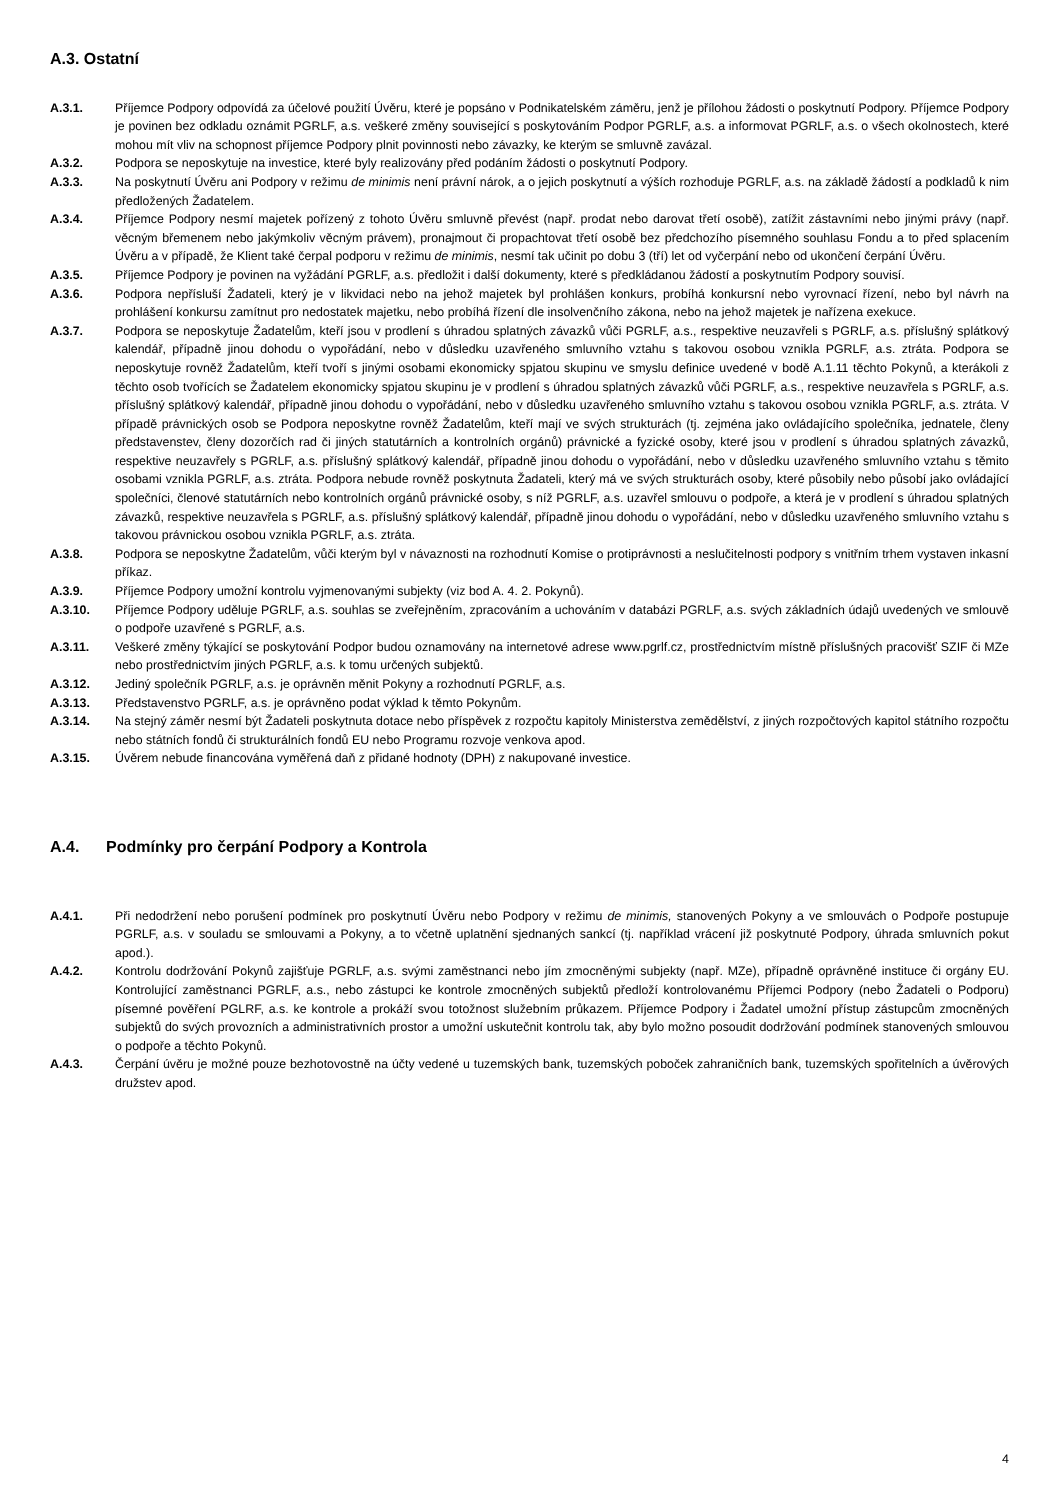A.3. Ostatní
A.3.1. Příjemce Podpory odpovídá za účelové použití Úvěru, které je popsáno v Podnikatelském záměru, jenž je přílohou žádosti o poskytnutí Podpory. Příjemce Podpory je povinen bez odkladu oznámit PGRLF, a.s. veškeré změny související s poskytováním Podpor PGRLF, a.s. a informovat PGRLF, a.s. o všech okolnostech, které mohou mít vliv na schopnost příjemce Podpory plnit povinnosti nebo závazky, ke kterým se smluvně zavázal.
A.3.2. Podpora se neposkytuje na investice, které byly realizovány před podáním žádosti o poskytnutí Podpory.
A.3.3. Na poskytnutí Úvěru ani Podpory v režimu de minimis není právní nárok, a o jejich poskytnutí a výších rozhoduje PGRLF, a.s. na základě žádostí a podkladů k nim předložených Žadatelem.
A.3.4. Příjemce Podpory nesmí majetek pořízený z tohoto Úvěru smluvně převést (např. prodat nebo darovat třetí osobě), zatížit zástavními nebo jinými právy (např. věcným břemenem nebo jakýmkoliv věcným právem), pronajmout či propachtovat třetí osobě bez předchozího písemného souhlasu Fondu a to před splacením Úvěru a v případě, že Klient také čerpal podporu v režimu de minimis, nesmí tak učinit po dobu 3 (tří) let od vyčerpání nebo od ukončení čerpání Úvěru.
A.3.5. Příjemce Podpory je povinen na vyžádání PGRLF, a.s. předložit i další dokumenty, které s předkládanou žádostí a poskytnutím Podpory souvisí.
A.3.6. Podpora nepřísluší Žadateli, který je v likvidaci nebo na jehož majetek byl prohlášen konkurs, probíhá konkursní nebo vyrovnací řízení, nebo byl návrh na prohlášení konkursu zamítnut pro nedostatek majetku, nebo probíhá řízení dle insolvenčního zákona, nebo na jehož majetek je nařízena exekuce.
A.3.7. Podpora se neposkytuje Žadatelům, kteří jsou v prodlení s úhradou splatných závazků vůči PGRLF, a.s., respektive neuzavřeli s PGRLF, a.s. příslušný splátkový kalendář, případně jinou dohodu o vypořádání, nebo v důsledku uzavřeného smluvního vztahu s takovou osobou vznikla PGRLF, a.s. ztráta. Podpora se neposkytuje rovněž Žadatelům, kteří tvoří s jinými osobami ekonomicky spjatou skupinu ve smyslu definice uvedené v bodě A.1.11 těchto Pokynů, a kterákoli z těchto osob tvořících se Žadatelem ekonomicky spjatou skupinu je v prodlení s úhradou splatných závazků vůči PGRLF, a.s., respektive neuzavřela s PGRLF, a.s. příslušný splátkový kalendář, případně jinou dohodu o vypořádání, nebo v důsledku uzavřeného smluvního vztahu s takovou osobou vznikla PGRLF, a.s. ztráta. V případě právnických osob se Podpora neposkytne rovněž Žadatelům, kteří mají ve svých strukturách (tj. zejména jako ovládajícího společníka, jednatele, členy představenstev, členy dozorčích rad či jiných statutárních a kontrolních orgánů) právnické a fyzické osoby, které jsou v prodlení s úhradou splatných závazků, respektive neuzavřely s PGRLF, a.s. příslušný splátkový kalendář, případně jinou dohodu o vypořádání, nebo v důsledku uzavřeného smluvního vztahu s těmito osobami vznikla PGRLF, a.s. ztráta. Podpora nebude rovněž poskytnuta Žadateli, který má ve svých strukturách osoby, které působily nebo působí jako ovládající společníci, členové statutárních nebo kontrolních orgánů právnické osoby, s níž PGRLF, a.s. uzavřel smlouvu o podpoře, a která je v prodlení s úhradou splatných závazků, respektive neuzavřela s PGRLF, a.s. příslušný splátkový kalendář, případně jinou dohodu o vypořádání, nebo v důsledku uzavřeného smluvního vztahu s takovou právnickou osobou vznikla PGRLF, a.s. ztráta.
A.3.8. Podpora se neposkytne Žadatelům, vůči kterým byl v návaznosti na rozhodnutí Komise o protiprávnosti a neslučitelnosti podpory s vnitřním trhem vystaven inkasní příkaz.
A.3.9. Příjemce Podpory umožní kontrolu vyjmenovanými subjekty (viz bod A. 4. 2. Pokynů).
A.3.10. Příjemce Podpory uděluje PGRLF, a.s. souhlas se zveřejněním, zpracováním a uchováním v databázi PGRLF, a.s. svých základních údajů uvedených ve smlouvě o podpoře uzavřené s PGRLF, a.s.
A.3.11. Veškeré změny týkající se poskytování Podpor budou oznamovány na internetové adrese www.pgrlf.cz, prostřednictvím místně příslušných pracovišť SZIF či MZe nebo prostřednictvím jiných PGRLF, a.s. k tomu určených subjektů.
A.3.12. Jediný společník PGRLF, a.s. je oprávněn měnit Pokyny a rozhodnutí PGRLF, a.s.
A.3.13. Představenstvo PGRLF, a.s. je oprávněno podat výklad k těmto Pokynům.
A.3.14. Na stejný záměr nesmí být Žadateli poskytnuta dotace nebo příspěvek z rozpočtu kapitoly Ministerstva zemědělství, z jiných rozpočtových kapitol státního rozpočtu nebo státních fondů či strukturálních fondů EU nebo Programu rozvoje venkova apod.
A.3.15. Úvěrem nebude financována vyměřená daň z přidané hodnoty (DPH) z nakupované investice.
A.4. Podmínky pro čerpání Podpory a Kontrola
A.4.1. Při nedodržení nebo porušení podmínek pro poskytnutí Úvěru nebo Podpory v režimu de minimis, stanovených Pokyny a ve smlouvách o Podpoře postupuje PGRLF, a.s. v souladu se smlouvami a Pokyny, a to včetně uplatnění sjednaných sankcí (tj. například vrácení již poskytnuté Podpory, úhrada smluvních pokut apod.).
A.4.2. Kontrolu dodržování Pokynů zajišťuje PGRLF, a.s. svými zaměstnanci nebo jím zmocněnými subjekty (např. MZe), případně oprávněné instituce či orgány EU. Kontrolující zaměstnanci PGRLF, a.s., nebo zástupci ke kontrole zmocněných subjektů předloží kontrolovanému Příjemci Podpory (nebo Žadateli o Podporu) písemné pověření PGLRF, a.s. ke kontrole a prokáží svou totožnost služebním průkazem. Příjemce Podpory i Žadatel umožní přístup zástupcům zmocněných subjektů do svých provozních a administrativních prostor a umožní uskutečnit kontrolu tak, aby bylo možno posoudit dodržování podmínek stanovených smlouvou o podpoře a těchto Pokynů.
A.4.3. Čerpání úvěru je možné pouze bezhotovostně na účty vedené u tuzemských bank, tuzemských poboček zahraničních bank, tuzemských spořitelních a úvěrových družstev apod.
4